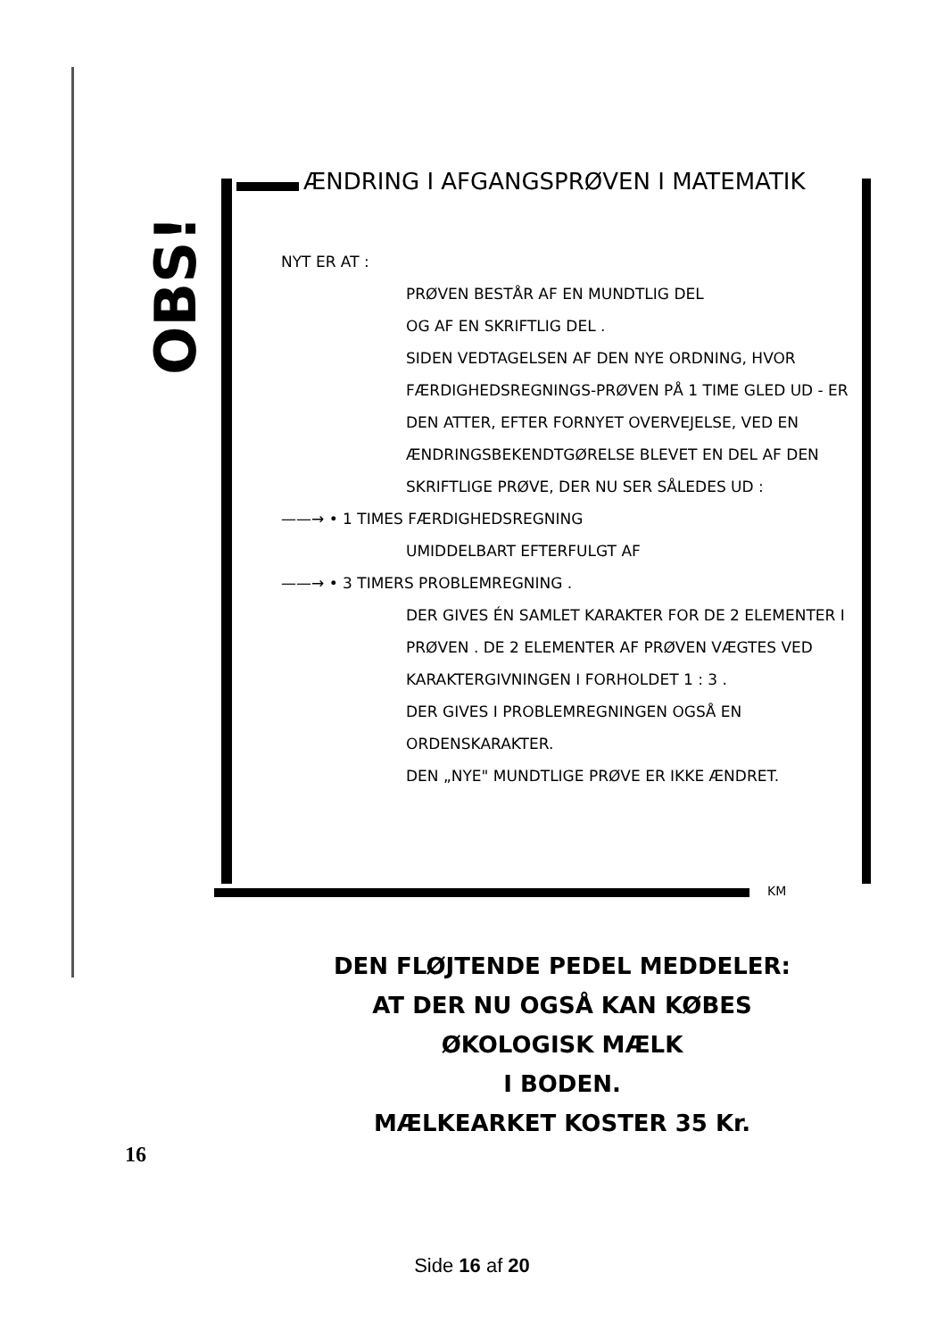OBS!
ÆNDRING I AFGANGSPRØVEN I MATEMATIK
NYT ER AT :
PRØVEN BESTÅR AF EN MUNDTLIG DEL
OG AF EN SKRIFTLIG DEL .
SIDEN VEDTAGELSEN AF DEN NYE ORDNING, HVOR FÆRDIGHEDSREGNINGS-PRØVEN PÅ 1 TIME GLED UD - ER DEN ATTER, EFTER FORNYET OVERVEJELSE, VED EN ÆNDRINGSBEKENDTGØRELSE BLEVET EN DEL AF DEN SKRIFTLIGE PRØVE, DER NU SER SÅLEDES UD :
——→ • 1 TIMES FÆRDIGHEDSREGNING
UMIDDELBART EFTERFULGT AF
——→ • 3 TIMERS PROBLEMREGNING .
DER GIVES ÉN SAMLET KARAKTER FOR DE 2 ELEMENTER I PRØVEN . DE 2 ELEMENTER AF PRØVEN VÆGTES VED KARAKTERGIVNINGEN I FORHOLDET 1 : 3 .
DER GIVES I PROBLEMREGNINGEN OGSÅ EN ORDENSKARAKTER.
DEN „NYE" MUNDTLIGE PRØVE ER IKKE ÆNDRET.
KM
DEN FLØJTENDE PEDEL MEDDELER:
AT DER NU OGSÅ KAN KØBES
ØKOLOGISK MÆLK
I BODEN.
MÆLKEARKET KOSTER 35 Kr.
16
Side 16 af 20